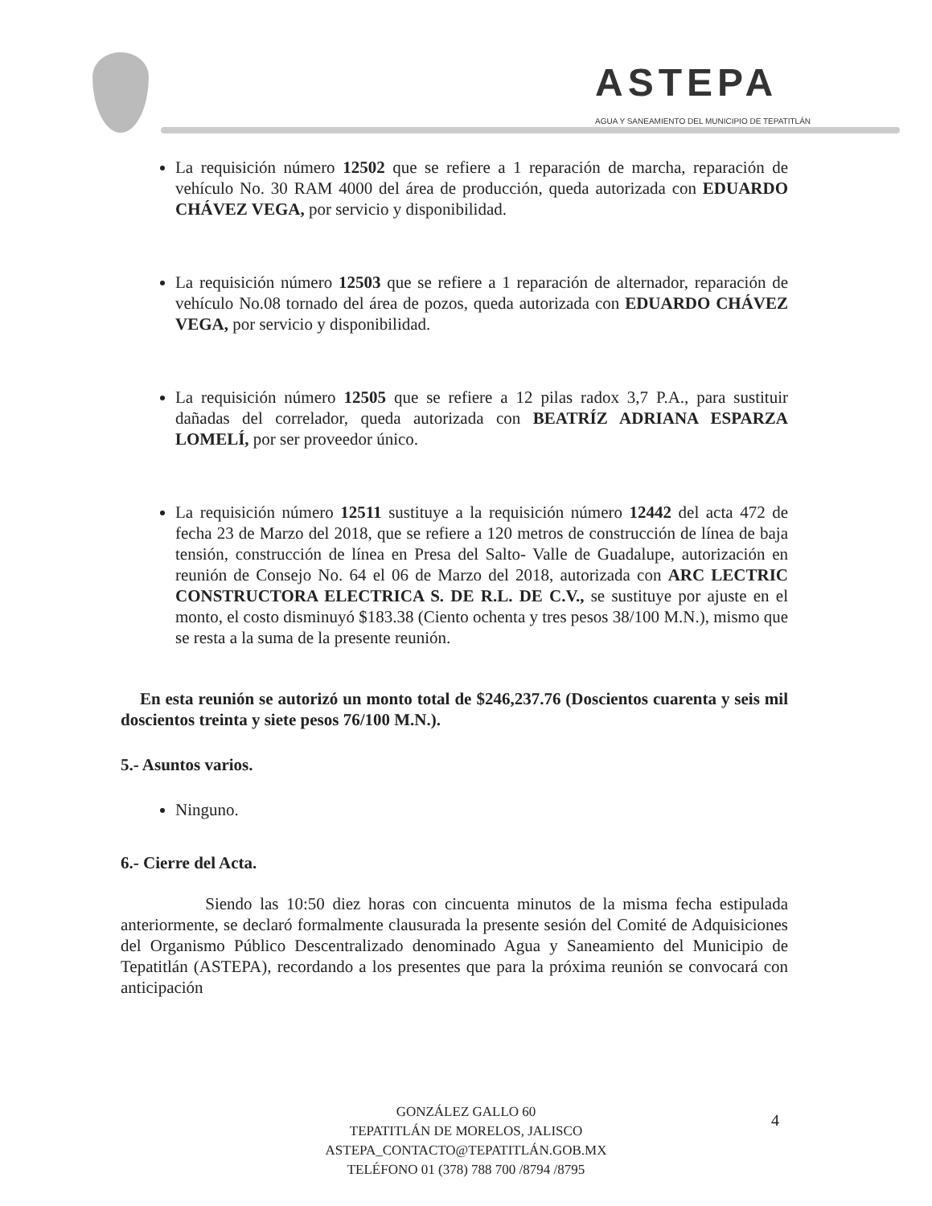ASTEPA
AGUA Y SANEAMIENTO DEL MUNICIPIO DE TEPATITLÁN
La requisición número 12502 que se refiere a 1 reparación de marcha, reparación de vehículo No. 30 RAM 4000 del área de producción, queda autorizada con EDUARDO CHÁVEZ VEGA, por servicio y disponibilidad.
La requisición número 12503 que se refiere a 1 reparación de alternador, reparación de vehículo No.08 tornado del área de pozos, queda autorizada con EDUARDO CHÁVEZ VEGA, por servicio y disponibilidad.
La requisición número 12505 que se refiere a 12 pilas radox 3,7 P.A., para sustituir dañadas del correlador, queda autorizada con BEATRÍZ ADRIANA ESPARZA LOMELÍ, por ser proveedor único.
La requisición número 12511 sustituye a la requisición número 12442 del acta 472 de fecha 23 de Marzo del 2018, que se refiere a 120 metros de construcción de línea de baja tensión, construcción de línea en Presa del Salto- Valle de Guadalupe, autorización en reunión de Consejo No. 64 el 06 de Marzo del 2018, autorizada con ARC LECTRIC CONSTRUCTORA ELECTRICA S. DE R.L. DE C.V., se sustituye por ajuste en el monto, el costo disminuyó $183.38 (Ciento ochenta y tres pesos 38/100 M.N.), mismo que se resta a la suma de la presente reunión.
En esta reunión se autorizó un monto total de $246,237.76 (Doscientos cuarenta y seis mil doscientos treinta y siete pesos 76/100 M.N.).
5.- Asuntos varios.
Ninguno.
6.- Cierre del Acta.
Siendo las 10:50 diez horas con cincuenta minutos de la misma fecha estipulada anteriormente, se declaró formalmente clausurada la presente sesión del Comité de Adquisiciones del Organismo Público Descentralizado denominado Agua y Saneamiento del Municipio de Tepatitlán (ASTEPA), recordando a los presentes que para la próxima reunión se convocará con anticipación
GONZÁLEZ GALLO 60
TEPATITLÁN DE MORELOS, JALISCO
ASTEPA_CONTACTO@TEPATITLÁN.GOB.MX
TELÉFONO 01 (378) 788 700 /8794 /8795
4